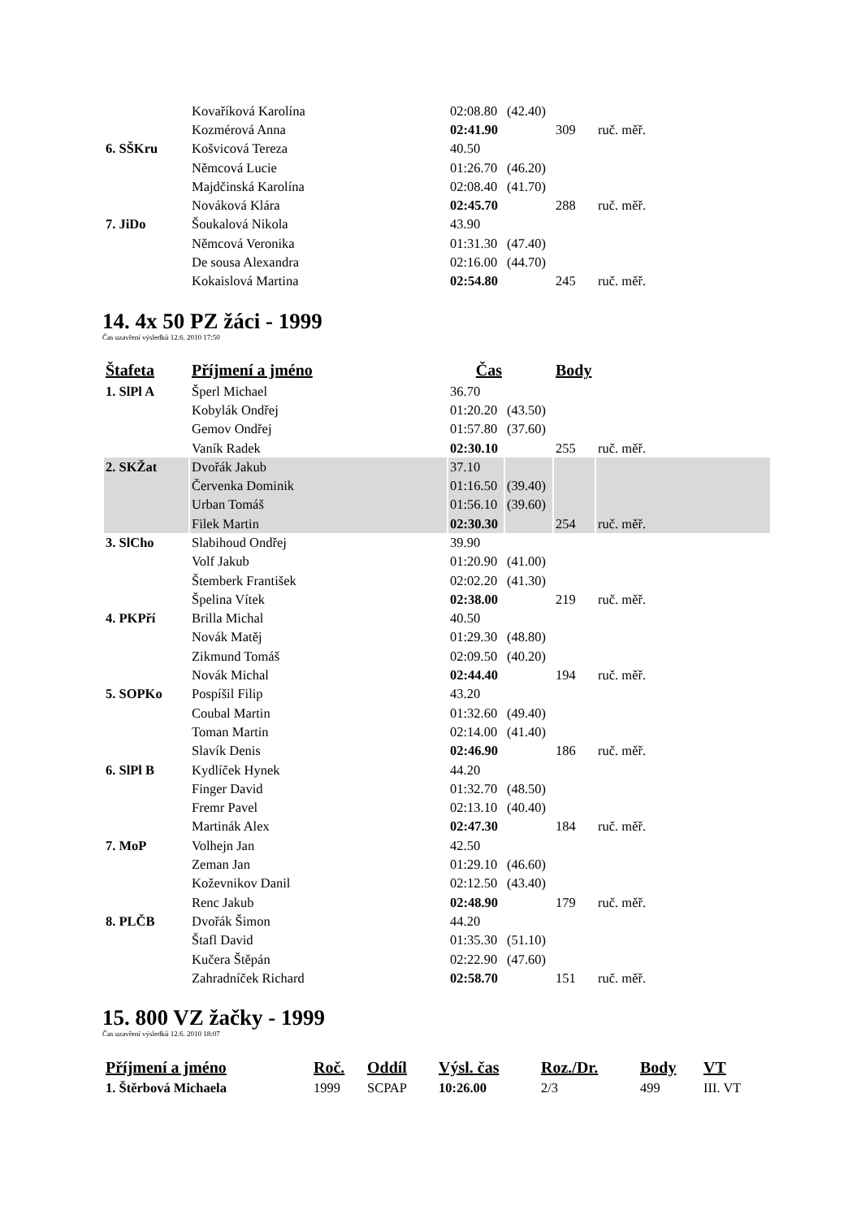| | Kovaříková Karolína | 02:08.80 | (42.40) | | |
| | Kozmérová Anna | 02:41.90 | | 309 | ruč. měř. |
| 6. SŠKru | Košvicová Tereza | 40.50 | | | |
| | Němcová Lucie | 01:26.70 | (46.20) | | |
| | Majdčinská Karolína | 02:08.40 | (41.70) | | |
| | Nováková Klára | 02:45.70 | | 288 | ruč. měř. |
| 7. JiDo | Šoukalová Nikola | 43.90 | | | |
| | Němcová Veronika | 01:31.30 | (47.40) | | |
| | De sousa Alexandra | 02:16.00 | (44.70) | | |
| | Kokaislová Martina | 02:54.80 | | 245 | ruč. měř. |
14. 4x 50 PZ žáci - 1999
Čas uzavření výsledků 12.6. 2010 17:50
| Štafeta | Příjmení a jméno | Čas | | Body | |
| --- | --- | --- | --- | --- | --- |
| 1. SlPl A | Šperl Michael | 36.70 | | | |
| | Kobylák Ondřej | 01:20.20 | (43.50) | | |
| | Gemov Ondřej | 01:57.80 | (37.60) | | |
| | Vaník Radek | 02:30.10 | | 255 | ruč. měř. |
| 2. SKŽat | Dvořák Jakub | 37.10 | | | |
| | Červenka Dominik | 01:16.50 | (39.40) | | |
| | Urban Tomáš | 01:56.10 | (39.60) | | |
| | Filek Martin | 02:30.30 | | 254 | ruč. měř. |
| 3. SlCho | Slabihoud Ondřej | 39.90 | | | |
| | Volf Jakub | 01:20.90 | (41.00) | | |
| | Štemberk František | 02:02.20 | (41.30) | | |
| | Špelina Vítek | 02:38.00 | | 219 | ruč. měř. |
| 4. PKPří | Brilla Michal | 40.50 | | | |
| | Novák Matěj | 01:29.30 | (48.80) | | |
| | Zikmund Tomáš | 02:09.50 | (40.20) | | |
| | Novák Michal | 02:44.40 | | 194 | ruč. měř. |
| 5. SOPKo | Pospíšil Filip | 43.20 | | | |
| | Coubal Martin | 01:32.60 | (49.40) | | |
| | Toman Martin | 02:14.00 | (41.40) | | |
| | Slavík Denis | 02:46.90 | | 186 | ruč. měř. |
| 6. SlPl B | Kydlíček Hynek | 44.20 | | | |
| | Finger David | 01:32.70 | (48.50) | | |
| | Fremr Pavel | 02:13.10 | (40.40) | | |
| | Martinák Alex | 02:47.30 | | 184 | ruč. měř. |
| 7. MoP | Volhejn Jan | 42.50 | | | |
| | Zeman Jan | 01:29.10 | (46.60) | | |
| | Koževnikov Danil | 02:12.50 | (43.40) | | |
| | Renc Jakub | 02:48.90 | | 179 | ruč. měř. |
| 8. PLČB | Dvořák Šimon | 44.20 | | | |
| | Štafl David | 01:35.30 | (51.10) | | |
| | Kučera Štěpán | 02:22.90 | (47.60) | | |
| | Zahradníček Richard | 02:58.70 | | 151 | ruč. měř. |
15. 800 VZ žačky - 1999
Čas uzavření výsledků 12.6. 2010 18:07
| Příjmení a jméno | Roč. | Oddíl | Výsl. čas | Roz./Dr. | Body | VT |
| --- | --- | --- | --- | --- | --- | --- |
| 1. Štěrbová Michaela | 1999 | SCPAP | 10:26.00 | 2/3 | 499 | III. VT |